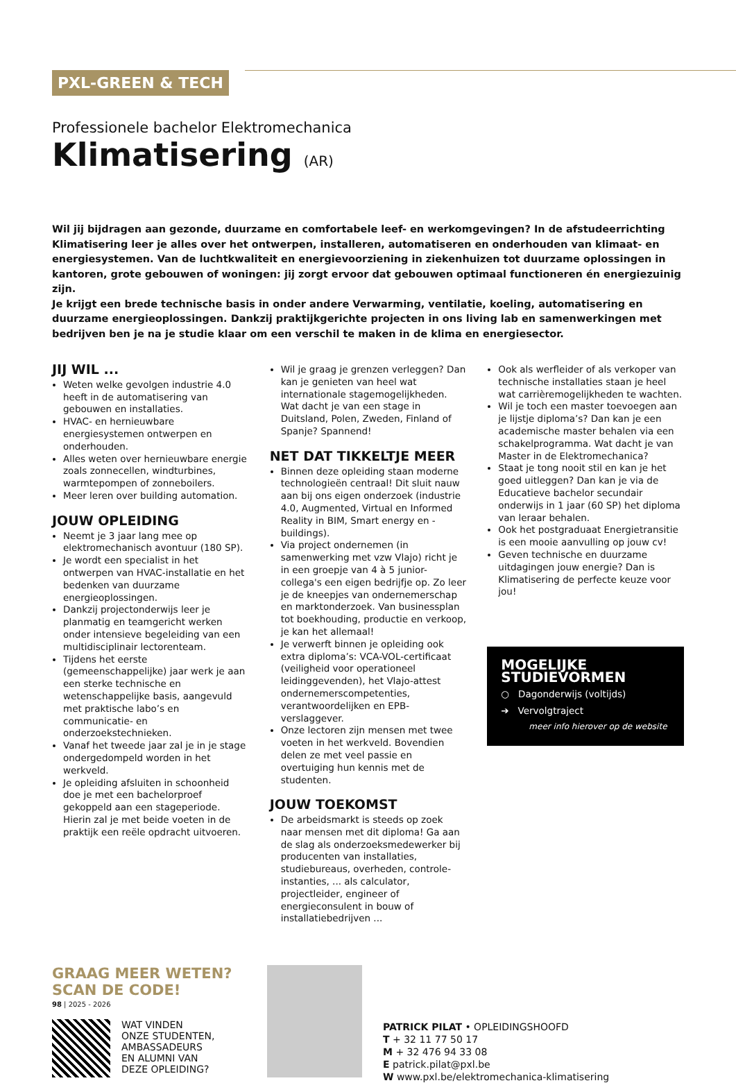PXL-GREEN & TECH
Professionele bachelor Elektromechanica
Klimatisering (AR)
Wil jij bijdragen aan gezonde, duurzame en comfortabele leef- en werkomgevingen? In de afstudeerrichting Klimatisering leer je alles over het ontwerpen, installeren, automatiseren en onderhouden van klimaat- en energiesystemen. Van de luchtkwaliteit en energievoorziening in ziekenhuizen tot duurzame oplossingen in kantoren, grote gebouwen of woningen: jij zorgt ervoor dat gebouwen optimaal functioneren én energiezuinig zijn.
Je krijgt een brede technische basis in onder andere Verwarming, ventilatie, koeling, automatisering en duurzame energieoplossingen. Dankzij praktijkgerichte projecten in ons living lab en samenwerkingen met bedrijven ben je na je studie klaar om een verschil te maken in de klima en energiesector.
JIJ WIL ...
Weten welke gevolgen industrie 4.0 heeft in de automatisering van gebouwen en installaties.
HVAC- en hernieuwbare energiesystemen ontwerpen en onderhouden.
Alles weten over hernieuwbare energie zoals zonnecellen, windturbines, warmtepompen of zonneboilers.
Meer leren over building automation.
JOUW OPLEIDING
Neemt je 3 jaar lang mee op elektromechanisch avontuur (180 SP).
Je wordt een specialist in het ontwerpen van HVAC-installatie en het bedenken van duurzame energieoplossingen.
Dankzij projectonderwijs leer je planmatig en teamgericht werken onder intensieve begeleiding van een multidisciplinair lectorenteam.
Tijdens het eerste (gemeenschappelijke) jaar werk je aan een sterke technische en wetenschappelijke basis, aangevuld met praktische labo’s en communicatie- en onderzoekstechnieken.
Vanaf het tweede jaar zal je in je stage ondergedompeld worden in het werkveld.
Je opleiding afsluiten in schoonheid doe je met een bachelorproef gekoppeld aan een stageperiode. Hierin zal je met beide voeten in de praktijk een reële opdracht uitvoeren.
Wil je graag je grenzen verleggen? Dan kan je genieten van heel wat internationale stagemogelijkheden. Wat dacht je van een stage in Duitsland, Polen, Zweden, Finland of Spanje? Spannend!
NET DAT TIKKELTJE MEER
Binnen deze opleiding staan moderne technologieën centraal! Dit sluit nauw aan bij ons eigen onderzoek (industrie 4.0, Augmented, Virtual en Informed Reality in BIM, Smart energy en -buildings).
Via project ondernemen (in samenwerking met vzw Vlajo) richt je in een groepje van 4 à 5 junior-collega's een eigen bedrijfje op. Zo leer je de kneepjes van ondernemerschap en marktonderzoek. Van businessplan tot boekhouding, productie en verkoop, je kan het allemaal!
Je verwerft binnen je opleiding ook extra diploma’s: VCA-VOL-certificaat (veiligheid voor operationeel leidinggevenden), het Vlajo-attest ondernemerscompetenties, verantwoordelijken en EPB-verslaggever.
Onze lectoren zijn mensen met twee voeten in het werkveld. Bovendien delen ze met veel passie en overtuiging hun kennis met de studenten.
JOUW TOEKOMST
De arbeidsmarkt is steeds op zoek naar mensen met dit diploma! Ga aan de slag als onderzoeksmedewerker bij producenten van installaties, studiebureaus, overheden, controle-instanties, ... als calculator, projectleider, engineer of energieconsulent in bouw of installatiebedrijven ...
Ook als werfleider of als verkoper van technische installaties staan je heel wat carrièremogelijkheden te wachten.
Wil je toch een master toevoegen aan je lijstje diploma’s? Dan kan je een academische master behalen via een schakelprogramma. Wat dacht je van Master in de Elektromechanica?
Staat je tong nooit stil en kan je het goed uitleggen? Dan kan je via de Educatieve bachelor secundair onderwijs in 1 jaar (60 SP) het diploma van leraar behalen.
Ook het postgraduaat Energietransitie is een mooie aanvulling op jouw cv!
Geven technische en duurzame uitdagingen jouw energie? Dan is Klimatisering de perfecte keuze voor jou!
MOGELIJKE STUDIEVORMEN
○ Dagonderwijs (voltijds)
➔ Vervolgtraject
meer info hierover op de website
GRAAG MEER WETEN?
SCAN DE CODE!
WAT VINDEN
ONZE STUDENTEN,
AMBASSADEURS
EN ALUMNI VAN
DEZE OPLEIDING?
PATRICK PILAT • OPLEIDINGSHOOFD
T + 32 11 77 50 17
M + 32 476 94 33 08
E patrick.pilat@pxl.be
W www.pxl.be/elektromechanica-klimatisering
98 | 2025 - 2026